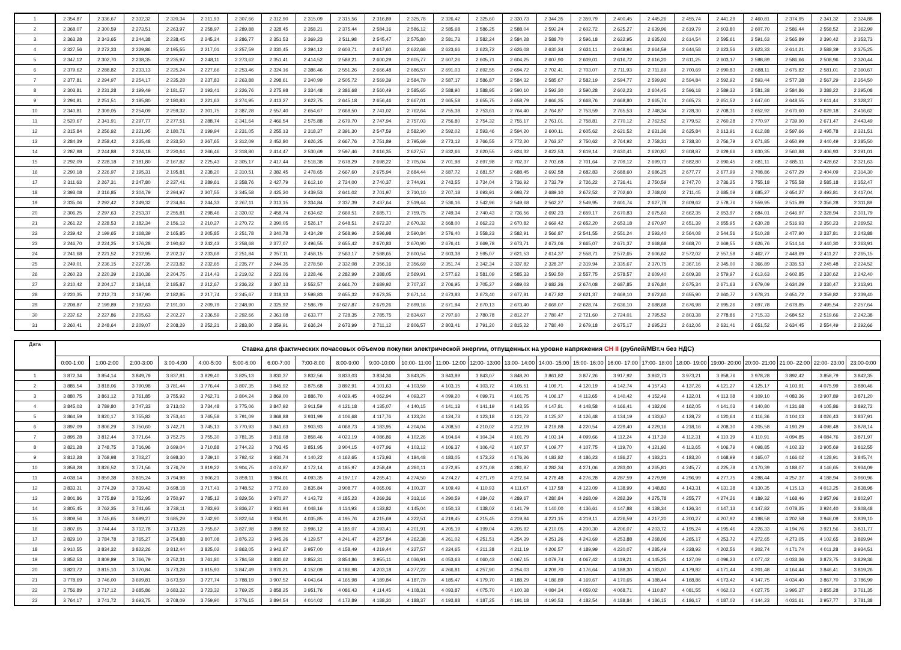| 1 | 2 354,87 | 2 336,67 | 2 332,32 | 2 320,34 | 2 311,93 | 2 307,66 | 2 312,90 | 2 315,09 | 2 315,56 | 2 316,89 | 2 325,78 | 2 326,42 | 2 325,60 | 2 330,73 | 2 344,35 | 2 359,79 | 2 400,45 | 2 445,26 | 2 455,74 | 2 441,29 | 2 460,81 | 2 374,95 | 2 341,32 | 2 324,88 |
| 2 | 2 368,07 | 2 300,59 | 2 273,51 | 2 263,97 | 2 258,97 | 2 289,88 | 2 328,45 | 2 358,21 | 2 375,44 | 2 584,16 | 2 586,12 | 2 585,68 | 2 586,25 | 2 588,04 | 2 592,24 | 2 602,72 | 2 625,27 | 2 639,96 | 2 619,79 | 2 603,80 | 2 607,70 | 2 586,44 | 2 558,52 | 2 362,99 |
| 3 | 2 363,28 | 2 343,65 | 2 244,38 | 2 238,45 | 2 245,24 | 2 286,77 | 2 351,53 | 2 369,23 | 2 511,98 | 2 545,47 | 2 575,80 | 2 581,73 | 2 582,24 | 2 584,28 | 2 588,70 | 2 596,18 | 2 622,95 | 2 635,02 | 2 614,54 | 2 595,61 | 2 591,63 | 2 565,89 | 2 390,42 | 2 353,73 |
| 4 | 2 327,56 | 2 272,33 | 2 229,86 | 2 195,55 | 2 217,01 | 2 257,59 | 2 330,45 | 2 394,12 | 2 603,71 | 2 617,60 | 2 622,68 | 2 623,66 | 2 623,72 | 2 626,08 | 2 630,34 | 2 631,11 | 2 648,94 | 2 664,59 | 2 644,58 | 2 623,56 | 2 623,33 | 2 614,21 | 2 588,39 | 2 375,25 |
| 5 | 2 347,12 | 2 302,70 | 2 238,35 | 2 235,97 | 2 248,11 | 2 273,62 | 2 351,41 | 2 414,52 | 2 589,21 | 2 600,29 | 2 605,77 | 2 607,26 | 2 605,71 | 2 604,25 | 2 607,90 | 2 609,01 | 2 616,72 | 2 616,20 | 2 611,25 | 2 603,17 | 2 598,89 | 2 586,66 | 2 508,96 | 2 320,44 |
| 6 | 2 379,62 | 2 288,82 | 2 233,13 | 2 225,24 | 2 227,66 | 2 253,46 | 2 324,16 | 2 386,46 | 2 551,26 | 2 666,48 | 2 686,57 | 2 691,03 | 2 692,55 | 2 694,72 | 2 702,41 | 2 703,07 | 2 711,93 | 2 711,69 | 2 700,69 | 2 690,83 | 2 688,11 | 2 675,82 | 2 581,01 | 2 360,67 |
| 7 | 2 377,81 | 2 294,97 | 2 254,17 | 2 235,28 | 2 237,83 | 2 263,88 | 2 298,61 | 2 340,99 | 2 505,72 | 2 569,39 | 2 584,79 | 2 587,17 | 2 586,87 | 2 584,32 | 2 585,67 | 2 582,19 | 2 594,77 | 2 599,92 | 2 594,84 | 2 592,92 | 2 593,44 | 2 577,38 | 2 567,29 | 2 354,50 |
| 8 | 2 303,81 | 2 231,28 | 2 199,49 | 2 181,57 | 2 193,41 | 2 226,76 | 2 275,98 | 2 334,48 | 2 386,68 | 2 560,49 | 2 585,65 | 2 588,90 | 2 588,95 | 2 590,10 | 2 592,30 | 2 590,28 | 2 602,23 | 2 604,45 | 2 596,18 | 2 589,32 | 2 581,38 | 2 584,86 | 2 388,22 | 2 295,08 |
| 9 | 2 294,81 | 2 251,51 | 2 185,80 | 2 180,83 | 2 221,63 | 2 274,95 | 2 413,27 | 2 622,75 | 2 645,18 | 2 656,46 | 2 667,01 | 2 665,58 | 2 655,75 | 2 658,79 | 2 666,35 | 2 668,76 | 2 668,80 | 2 665,74 | 2 665,73 | 2 651,52 | 2 647,60 | 2 648,55 | 2 611,44 | 2 328,27 |
| 10 | 2 340,81 | 2 309,05 | 2 254,09 | 2 259,32 | 2 301,75 | 2 387,28 | 2 557,40 | 2 654,67 | 2 668,50 | 2 741,02 | 2 762,64 | 2 755,38 | 2 753,61 | 2 764,40 | 2 764,87 | 2 753,59 | 2 765,53 | 2 748,34 | 2 728,30 | 2 708,31 | 2 652,92 | 2 670,60 | 2 629,18 | 2 416,62 |
| 11 | 2 520,67 | 2 341,91 | 2 297,77 | 2 277,51 | 2 288,74 | 2 341,64 | 2 466,54 | 2 575,88 | 2 679,70 | 2 747,94 | 2 757,03 | 2 756,80 | 2 754,32 | 2 755,17 | 2 761,01 | 2 758,81 | 2 770,12 | 2 762,52 | 2 779,52 | 2 760,28 | 2 770,97 | 2 739,90 | 2 671,47 | 2 443,49 |
| 12 | 2 315,84 | 2 256,92 | 2 221,95 | 2 180,71 | 2 199,94 | 2 231,05 | 2 255,13 | 2 318,37 | 2 391,30 | 2 547,59 | 2 582,90 | 2 592,02 | 2 593,46 | 2 594,20 | 2 600,11 | 2 605,62 | 2 621,52 | 2 631,36 | 2 625,84 | 2 613,91 | 2 612,88 | 2 597,66 | 2 495,78 | 2 321,51 |
| 13 | 2 284,39 | 2 258,42 | 2 235,48 | 2 233,50 | 2 267,65 | 2 312,09 | 2 452,80 | 2 626,25 | 2 667,76 | 2 751,89 | 2 795,69 | 2 773,12 | 2 766,55 | 2 772,20 | 2 763,37 | 2 750,62 | 2 764,92 | 2 758,31 | 2 738,30 | 2 756,79 | 2 671,85 | 2 650,99 | 2 440,49 | 2 285,50 |
| 14 | 2 287,98 | 2 244,88 | 2 224,18 | 2 220,64 | 2 266,46 | 2 318,80 | 2 414,47 | 2 530,69 | 2 597,46 | 2 616,35 | 2 627,57 | 2 632,66 | 2 620,55 | 2 624,32 | 2 622,53 | 2 619,14 | 2 630,41 | 2 620,87 | 2 608,87 | 2 629,66 | 2 630,35 | 2 560,88 | 2 406,93 | 2 291,01 |
| 15 | 2 292,09 | 2 228,18 | 2 181,80 | 2 167,82 | 2 225,43 | 2 305,17 | 2 417,44 | 2 518,38 | 2 678,29 | 2 698,22 | 2 705,04 | 2 701,98 | 2 697,98 | 2 702,37 | 2 703,68 | 2 701,64 | 2 709,12 | 2 699,73 | 2 682,80 | 2 690,45 | 2 681,11 | 2 685,11 | 2 428,62 | 2 321,63 |
| 16 | 2 290,18 | 2 226,97 | 2 195,31 | 2 195,81 | 2 238,20 | 2 310,51 | 2 382,45 | 2 478,65 | 2 667,60 | 2 675,94 | 2 684,44 | 2 687,72 | 2 681,57 | 2 688,45 | 2 692,58 | 2 682,83 | 2 688,60 | 2 686,25 | 2 677,77 | 2 677,99 | 2 708,86 | 2 677,29 | 2 404,09 | 2 314,30 |
| 17 | 2 311,63 | 2 267,31 | 2 247,80 | 2 237,41 | 2 289,61 | 2 358,76 | 2 427,79 | 2 612,10 | 2 724,00 | 2 740,37 | 2 744,91 | 2 743,55 | 2 734,04 | 2 736,92 | 2 733,79 | 2 726,22 | 2 736,41 | 2 750,59 | 2 747,70 | 2 736,25 | 2 755,18 | 2 755,58 | 2 585,18 | 2 352,47 |
| 18 | 2 393,08 | 2 316,85 | 2 304,79 | 2 294,97 | 2 307,55 | 2 345,58 | 2 425,20 | 2 439,53 | 2 641,02 | 2 701,97 | 2 710,10 | 2 707,18 | 2 693,91 | 2 693,72 | 2 689,10 | 2 672,52 | 2 702,60 | 2 768,02 | 2 711,45 | 2 685,09 | 2 685,27 | 2 654,27 | 2 493,81 | 2 417,04 |
| 19 | 2 335,06 | 2 292,42 | 2 249,32 | 2 234,84 | 2 244,33 | 2 267,11 | 2 313,15 | 2 334,84 | 2 337,39 | 2 437,64 | 2 519,44 | 2 536,16 | 2 542,96 | 2 549,68 | 2 562,27 | 2 549,95 | 2 601,74 | 2 627,78 | 2 609,62 | 2 578,76 | 2 559,95 | 2 515,89 | 2 356,28 | 2 311,89 |
| 20 | 2 306,25 | 2 297,63 | 2 253,37 | 2 255,81 | 2 298,46 | 2 330,02 | 2 458,74 | 2 634,62 | 2 669,51 | 2 685,71 | 2 759,75 | 2 749,34 | 2 740,43 | 2 736,56 | 2 692,23 | 2 659,17 | 2 670,83 | 2 675,60 | 2 662,35 | 2 653,97 | 2 684,01 | 2 646,97 | 2 328,94 | 2 301,79 |
| 21 | 2 261,22 | 2 228,53 | 2 182,34 | 2 156,12 | 2 210,27 | 2 270,72 | 2 390,05 | 2 526,17 | 2 648,51 | 2 672,37 | 2 670,32 | 2 668,00 | 2 662,23 | 2 670,82 | 2 669,42 | 2 652,20 | 2 653,18 | 2 670,97 | 2 651,39 | 2 655,95 | 2 630,28 | 2 516,93 | 2 350,23 | 2 269,52 |
| 22 | 2 239,42 | 2 199,65 | 2 168,39 | 2 165,85 | 2 205,85 | 2 251,78 | 2 340,78 | 2 434,29 | 2 568,96 | 2 596,98 | 2 590,84 | 2 576,40 | 2 558,23 | 2 582,91 | 2 566,87 | 2 541,55 | 2 551,24 | 2 593,40 | 2 564,08 | 2 544,56 | 2 510,28 | 2 477,90 | 2 337,81 | 2 243,88 |
| 23 | 2 246,70 | 2 224,25 | 2 176,28 | 2 190,62 | 2 242,43 | 2 258,68 | 2 377,07 | 2 496,55 | 2 655,42 | 2 670,83 | 2 670,90 | 2 676,41 | 2 669,78 | 2 673,71 | 2 673,06 | 2 665,07 | 2 671,37 | 2 668,68 | 2 668,70 | 2 669,55 | 2 626,76 | 2 514,14 | 2 440,30 | 2 263,91 |
| 24 | 2 241,68 | 2 221,52 | 2 212,95 | 2 202,37 | 2 233,69 | 2 251,84 | 2 357,11 | 2 458,15 | 2 563,17 | 2 588,65 | 2 600,54 | 2 603,38 | 2 595,07 | 2 621,53 | 2 614,37 | 2 558,71 | 2 572,65 | 2 606,62 | 2 572,02 | 2 557,58 | 2 462,77 | 2 448,69 | 2 411,27 | 2 265,15 |
| 25 | 2 249,01 | 2 236,15 | 2 227,35 | 2 223,82 | 2 232,65 | 2 235,77 | 2 244,35 | 2 278,50 | 2 332,08 | 2 356,16 | 2 356,69 | 2 351,74 | 2 342,34 | 2 337,82 | 2 328,37 | 2 319,94 | 2 335,67 | 2 370,75 | 2 367,16 | 2 345,00 | 2 366,89 | 2 335,53 | 2 245,48 | 2 224,52 |
| 26 | 2 260,23 | 2 220,39 | 2 210,36 | 2 204,75 | 2 214,43 | 2 219,02 | 2 223,06 | 2 228,46 | 2 282,99 | 2 388,05 | 2 569,91 | 2 577,62 | 2 581,09 | 2 585,33 | 2 592,50 | 2 557,75 | 2 578,57 | 2 609,40 | 2 609,38 | 2 579,97 | 2 613,63 | 2 602,85 | 2 330,62 | 2 242,40 |
| 27 | 2 210,42 | 2 204,17 | 2 184,18 | 2 185,87 | 2 212,67 | 2 236,22 | 2 307,13 | 2 552,57 | 2 661,70 | 2 689,92 | 2 707,37 | 2 706,95 | 2 705,27 | 2 689,03 | 2 682,26 | 2 674,08 | 2 687,85 | 2 676,84 | 2 675,34 | 2 671,63 | 2 679,09 | 2 634,29 | 2 330,47 | 2 213,91 |
| 28 | 2 220,35 | 2 212,73 | 2 187,90 | 2 182,85 | 2 217,74 | 2 245,67 | 2 318,13 | 2 598,83 | 2 655,32 | 2 673,35 | 2 671,14 | 2 673,83 | 2 673,40 | 2 677,81 | 2 677,82 | 2 621,37 | 2 669,10 | 2 672,60 | 2 655,90 | 2 660,77 | 2 678,21 | 2 651,72 | 2 359,82 | 2 239,40 |
| 29 | 2 208,87 | 2 199,89 | 2 192,63 | 2 191,00 | 2 209,79 | 2 248,90 | 2 325,92 | 2 586,79 | 2 627,87 | 2 679,26 | 2 699,16 | 2 671,94 | 2 670,13 | 2 673,40 | 2 669,07 | 2 628,74 | 2 636,10 | 2 688,68 | 2 676,98 | 2 695,26 | 2 697,78 | 2 678,85 | 2 495,54 | 2 257,64 |
| 30 | 2 237,62 | 2 227,86 | 2 205,63 | 2 202,27 | 2 236,59 | 2 292,66 | 2 361,08 | 2 633,77 | 2 728,35 | 2 785,75 | 2 834,67 | 2 797,60 | 2 780,78 | 2 812,27 | 2 780,47 | 2 721,60 | 2 724,01 | 2 795,52 | 2 803,38 | 2 778,86 | 2 715,33 | 2 684,52 | 2 519,66 | 2 242,38 |
| 31 | 2 260,41 | 2 248,64 | 2 209,07 | 2 208,29 | 2 252,21 | 2 283,80 | 2 359,91 | 2 636,24 | 2 673,99 | 2 711,12 | 2 806,57 | 2 803,41 | 2 791,20 | 2 815,22 | 2 780,40 | 2 679,18 | 2 675,17 | 2 695,21 | 2 612,06 | 2 631,41 | 2 651,52 | 2 634,45 | 2 554,49 | 2 292,66 |
| Дата | Ставка для фактических почасовых объемов покупки электрической энергии, отпущенных на уровне напряжения СН II (рублей/МВт.ч без НДС) | | | | | | | | | | | | | | | | | | | | | | | |
| --- | --- | --- | --- | --- | --- | --- | --- | --- | --- | --- | --- | --- | --- | --- | --- | --- | --- | --- | --- | --- | --- | --- | --- | --- |
| | 0:00-1:00 | 1:00-2:00 | 2:00-3:00 | 3:00-4:00 | 4:00-5:00 | 5:00-6:00 | 6:00-7:00 | 7:00-8:00 | 8:00-9:00 | 9:00-10:00 | 10:00- 11:00 | 11:00- 12:00 | 12:00- 13:00 | 13:00- 14:00 | 14:00- 15:00 | 15:00- 16:00 | 16:00- 17:00 | 17:00- 18:00 | 18:00- 19:00 | 19:00- 20:00 | 20:00- 21:00 | 21:00- 22:00 | 22:00- 23:00 | 23:00-0:00 |
| 1 | 3 872,34 | 3 854,14 | 3 849,79 | 3 837,81 | 3 829,40 | 3 825,13 | 3 830,37 | 3 832,56 | 3 833,03 | 3 834,36 | 3 843,25 | 3 843,89 | 3 843,07 | 3 848,20 | 3 861,82 | 3 877,26 | 3 917,92 | 3 962,73 | 3 973,21 | 3 958,76 | 3 978,28 | 3 892,42 | 3 858,79 | 3 842,35 |
| 2 | 3 885,54 | 3 818,06 | 3 790,98 | 3 781,44 | 3 776,44 | 3 807,35 | 3 845,92 | 3 875,68 | 3 892,91 | 4 101,63 | 4 103,59 | 4 103,15 | 4 103,72 | 4 105,51 | 4 109,71 | 4 120,19 | 4 142,74 | 4 157,43 | 4 137,26 | 4 121,27 | 4 125,17 | 4 103,91 | 4 075,99 | 3 880,46 |
| 3 | 3 880,75 | 3 861,12 | 3 761,85 | 3 755,92 | 3 762,71 | 3 804,24 | 3 869,00 | 3 886,70 | 4 029,45 | 4 062,94 | 4 093,27 | 4 099,20 | 4 099,71 | 4 101,75 | 4 106,17 | 4 113,65 | 4 140,42 | 4 152,49 | 4 132,01 | 4 113,08 | 4 109,10 | 4 083,36 | 3 907,89 | 3 871,20 |
| 4 | 3 845,03 | 3 789,80 | 3 747,33 | 3 713,02 | 3 734,48 | 3 775,06 | 3 847,92 | 3 911,59 | 4 121,18 | 4 135,07 | 4 140,15 | 4 141,13 | 4 141,19 | 4 143,55 | 4 147,81 | 4 148,58 | 4 166,41 | 4 182,06 | 4 162,05 | 4 141,03 | 4 140,80 | 4 131,68 | 4 105,86 | 3 892,72 |
| 5 | 3 864,59 | 3 820,17 | 3 755,82 | 3 753,44 | 3 765,58 | 3 791,09 | 3 868,88 | 3 931,99 | 4 106,68 | 4 117,76 | 4 123,24 | 4 124,73 | 4 123,18 | 4 121,72 | 4 125,37 | 4 126,48 | 4 134,19 | 4 133,67 | 4 128,72 | 4 120,64 | 4 116,36 | 4 104,13 | 4 026,43 | 3 837,91 |
| 6 | 3 897,09 | 3 806,29 | 3 750,60 | 3 742,71 | 3 745,13 | 3 770,93 | 3 841,63 | 3 903,93 | 4 068,73 | 4 183,95 | 4 204,04 | 4 208,50 | 4 210,02 | 4 212,19 | 4 219,88 | 4 220,54 | 4 229,40 | 4 229,16 | 4 218,16 | 4 208,30 | 4 205,58 | 4 193,29 | 4 098,48 | 3 878,14 |
| 7 | 3 895,28 | 3 812,44 | 3 771,64 | 3 752,75 | 3 755,30 | 3 781,35 | 3 816,08 | 3 858,46 | 4 023,19 | 4 086,86 | 4 102,26 | 4 104,64 | 4 104,34 | 4 101,79 | 4 103,14 | 4 099,66 | 4 112,24 | 4 117,39 | 4 112,31 | 4 110,39 | 4 110,91 | 4 094,85 | 4 084,76 | 3 871,97 |
| 8 | 3 821,28 | 3 748,75 | 3 716,96 | 3 699,04 | 3 710,88 | 3 744,23 | 3 793,45 | 3 851,95 | 3 904,15 | 4 077,96 | 4 103,12 | 4 106,37 | 4 106,42 | 4 107,57 | 4 109,77 | 4 107,75 | 4 119,70 | 4 121,92 | 4 113,65 | 4 106,79 | 4 098,85 | 4 102,33 | 3 905,69 | 3 812,55 |
| 9 | 3 812,28 | 3 768,98 | 3 703,27 | 3 698,30 | 3 739,10 | 3 792,42 | 3 930,74 | 4 140,22 | 4 162,65 | 4 173,93 | 4 184,48 | 4 183,05 | 4 173,22 | 4 176,26 | 4 183,82 | 4 186,23 | 4 186,27 | 4 183,21 | 4 183,20 | 4 168,99 | 4 165,07 | 4 166,02 | 4 128,91 | 3 845,74 |
| 10 | 3 858,28 | 3 826,52 | 3 771,56 | 3 776,79 | 3 819,22 | 3 904,75 | 4 074,87 | 4 172,14 | 4 185,97 | 4 258,49 | 4 280,11 | 4 272,85 | 4 271,08 | 4 281,87 | 4 282,34 | 4 271,06 | 4 283,00 | 4 265,81 | 4 245,77 | 4 225,78 | 4 170,39 | 4 188,07 | 4 146,65 | 3 934,09 |
| 11 | 4 038,14 | 3 859,38 | 3 815,24 | 3 794,98 | 3 806,21 | 3 859,11 | 3 984,01 | 4 093,35 | 4 197,17 | 4 265,41 | 4 274,50 | 4 274,27 | 4 271,79 | 4 272,64 | 4 278,48 | 4 276,28 | 4 287,59 | 4 279,99 | 4 296,99 | 4 277,75 | 4 288,44 | 4 257,37 | 4 188,94 | 3 960,96 |
| 12 | 3 833,31 | 3 774,39 | 3 739,42 | 3 698,18 | 3 717,41 | 3 748,52 | 3 772,60 | 3 835,84 | 3 908,77 | 4 065,06 | 4 100,37 | 4 109,49 | 4 110,93 | 4 111,67 | 4 117,58 | 4 123,09 | 4 138,99 | 4 148,83 | 4 143,31 | 4 131,38 | 4 130,35 | 4 115,13 | 4 013,25 | 3 838,98 |
| 13 | 3 801,86 | 3 775,89 | 3 752,95 | 3 750,97 | 3 785,12 | 3 829,56 | 3 970,27 | 4 143,72 | 4 185,23 | 4 269,36 | 4 313,16 | 4 290,59 | 4 284,02 | 4 289,67 | 4 280,84 | 4 268,09 | 4 282,39 | 4 275,78 | 4 255,77 | 4 274,26 | 4 189,32 | 4 168,46 | 3 957,96 | 3 802,97 |
| 14 | 3 805,45 | 3 762,35 | 3 741,65 | 3 738,11 | 3 783,93 | 3 836,27 | 3 931,94 | 4 048,16 | 4 114,93 | 4 133,82 | 4 145,04 | 4 150,13 | 4 138,02 | 4 141,79 | 4 140,00 | 4 136,61 | 4 147,88 | 4 138,34 | 4 126,34 | 4 147,13 | 4 147,82 | 4 078,35 | 3 924,40 | 3 808,48 |
| 15 | 3 809,56 | 3 745,65 | 3 699,27 | 3 685,29 | 3 742,90 | 3 822,64 | 3 934,91 | 4 035,85 | 4 195,76 | 4 215,69 | 4 222,51 | 4 219,45 | 4 215,45 | 4 219,84 | 4 221,15 | 4 219,11 | 4 226,59 | 4 217,20 | 4 200,27 | 4 207,92 | 4 198,58 | 4 202,58 | 3 946,09 | 3 839,10 |
| 16 | 3 807,65 | 3 744,44 | 3 712,78 | 3 713,28 | 3 755,67 | 3 827,98 | 3 899,92 | 3 996,12 | 4 185,07 | 4 193,41 | 4 201,91 | 4 205,19 | 4 199,04 | 4 205,92 | 4 210,05 | 4 200,30 | 4 206,07 | 4 203,72 | 4 195,24 | 4 195,46 | 4 226,33 | 4 194,76 | 3 921,56 | 3 831,77 |
| 17 | 3 829,10 | 3 784,78 | 3 765,27 | 3 754,88 | 3 807,08 | 3 876,23 | 3 945,26 | 4 129,57 | 4 241,47 | 4 257,84 | 4 262,38 | 4 261,02 | 4 251,51 | 4 254,39 | 4 251,26 | 4 243,69 | 4 253,88 | 4 268,06 | 4 265,17 | 4 253,72 | 4 272,65 | 4 273,05 | 4 102,65 | 3 869,94 |
| 18 | 3 910,55 | 3 834,32 | 3 822,26 | 3 812,44 | 3 825,02 | 3 863,05 | 3 942,67 | 3 957,00 | 4 158,49 | 4 219,44 | 4 227,57 | 4 224,65 | 4 211,38 | 4 211,19 | 4 206,57 | 4 189,99 | 4 220,07 | 4 285,49 | 4 228,92 | 4 202,56 | 4 202,74 | 4 171,74 | 4 011,28 | 3 934,51 |
| 19 | 3 852,53 | 3 809,89 | 3 766,79 | 3 752,31 | 3 761,80 | 3 784,58 | 3 830,62 | 3 852,31 | 3 854,86 | 3 955,11 | 4 036,91 | 4 053,63 | 4 060,43 | 4 067,15 | 4 079,74 | 4 067,42 | 4 119,21 | 4 145,25 | 4 127,09 | 4 096,23 | 4 077,42 | 4 033,36 | 3 873,75 | 3 829,36 |
| 20 | 3 823,72 | 3 815,10 | 3 770,84 | 3 773,28 | 3 815,93 | 3 847,49 | 3 976,21 | 4 152,09 | 4 186,98 | 4 203,18 | 4 277,22 | 4 266,81 | 4 257,90 | 4 254,03 | 4 209,70 | 4 176,64 | 4 188,30 | 4 193,07 | 4 179,82 | 4 171,44 | 4 201,48 | 4 164,44 | 3 846,41 | 3 819,26 |
| 21 | 3 778,69 | 3 746,00 | 3 699,81 | 3 673,59 | 3 727,74 | 3 788,19 | 3 907,52 | 4 043,64 | 4 165,98 | 4 189,84 | 4 187,79 | 4 185,47 | 4 179,70 | 4 188,29 | 4 186,89 | 4 169,67 | 4 170,65 | 4 188,44 | 4 168,86 | 4 173,42 | 4 147,75 | 4 034,40 | 3 867,70 | 3 786,99 |
| 22 | 3 756,89 | 3 717,12 | 3 685,86 | 3 683,32 | 3 723,32 | 3 769,25 | 3 858,25 | 3 951,76 | 4 086,43 | 4 114,45 | 4 108,31 | 4 093,87 | 4 075,70 | 4 100,38 | 4 084,34 | 4 059,02 | 4 068,71 | 4 110,87 | 4 081,55 | 4 062,03 | 4 027,75 | 3 995,37 | 3 855,28 | 3 761,35 |
| 23 | 3 764,17 | 3 741,72 | 3 693,75 | 3 708,09 | 3 759,90 | 3 776,15 | 3 894,54 | 4 014,02 | 4 172,89 | 4 188,30 | 4 188,37 | 4 193,88 | 4 187,25 | 4 191,18 | 4 190,53 | 4 182,54 | 4 188,84 | 4 186,15 | 4 186,17 | 4 187,02 | 4 144,23 | 4 031,61 | 3 957,77 | 3 781,38 |